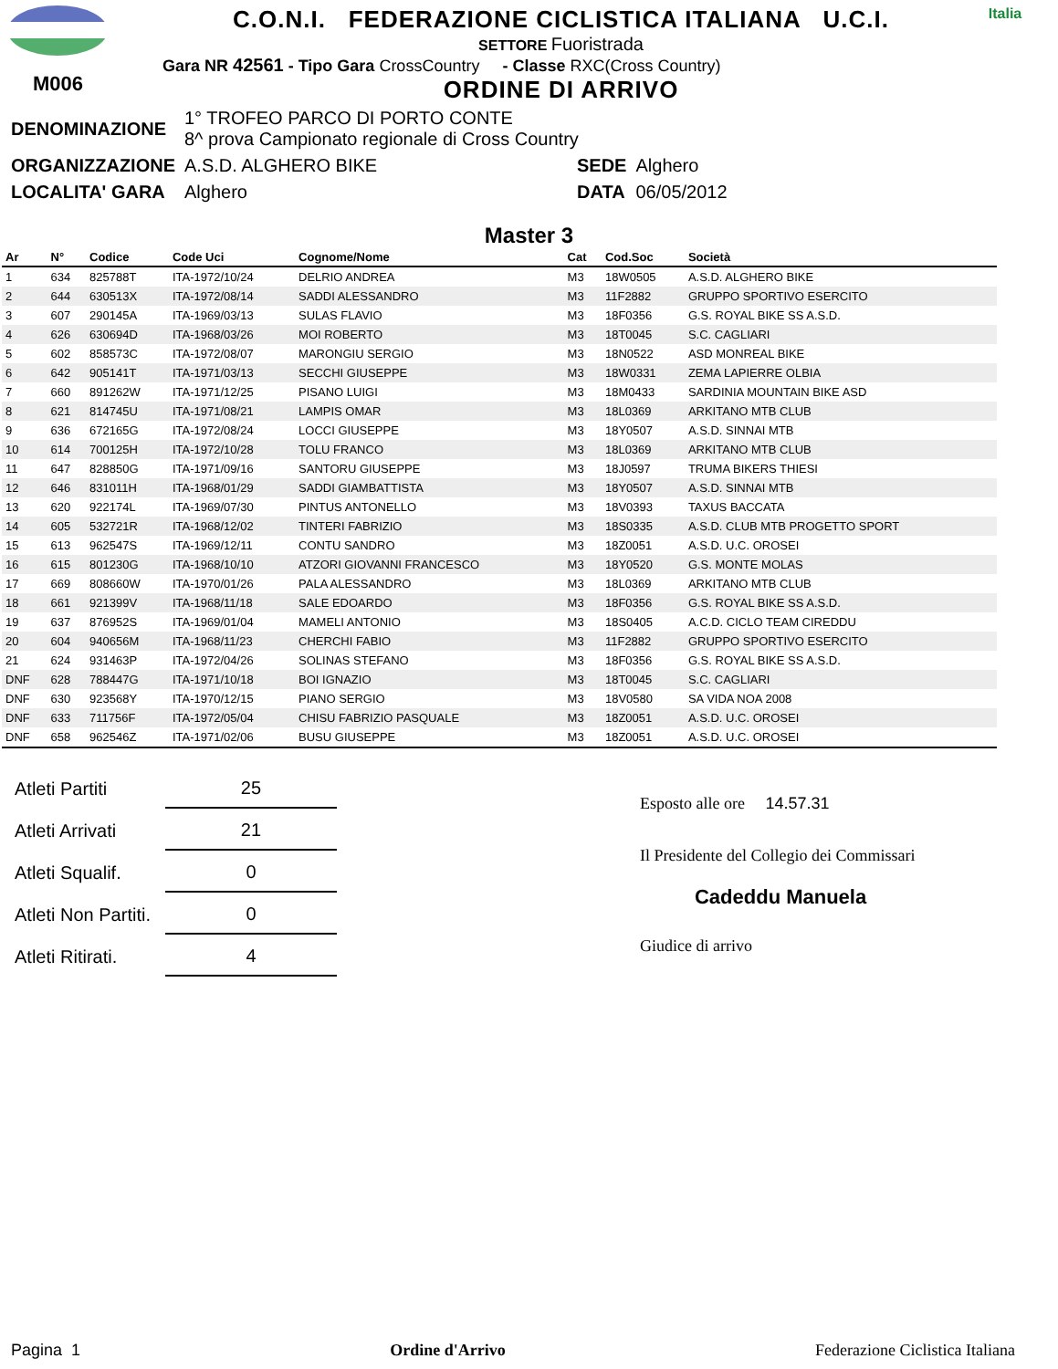M006
C.O.N.I. FEDERAZIONE CICLISTICA ITALIANA U.C.I.
SETTORE Fuoristrada
Gara NR 42561 - Tipo Gara CrossCountry - Classe RXC(Cross Country)
ORDINE DI ARRIVO
Italia
| DENOMINAZIONE | 1° TROFEO PARCO DI PORTO CONTE 8^ prova Campionato regionale di Cross Country | | |
| ORGANIZZAZIONE | A.S.D. ALGHERO BIKE | SEDE | Alghero |
| LOCALITA' GARA | Alghero | DATA | 06/05/2012 |
Master 3
| Ar | N° | Codice | Code Uci | Cognome/Nome | Cat | Cod.Soc | Società |
| --- | --- | --- | --- | --- | --- | --- | --- |
| 1 | 634 | 825788T | ITA-1972/10/24 | DELRIO ANDREA | M3 | 18W0505 | A.S.D. ALGHERO BIKE |
| 2 | 644 | 630513X | ITA-1972/08/14 | SADDI ALESSANDRO | M3 | 11F2882 | GRUPPO SPORTIVO ESERCITO |
| 3 | 607 | 290145A | ITA-1969/03/13 | SULAS FLAVIO | M3 | 18F0356 | G.S. ROYAL BIKE SS A.S.D. |
| 4 | 626 | 630694D | ITA-1968/03/26 | MOI ROBERTO | M3 | 18T0045 | S.C. CAGLIARI |
| 5 | 602 | 858573C | ITA-1972/08/07 | MARONGIU SERGIO | M3 | 18N0522 | ASD MONREAL BIKE |
| 6 | 642 | 905141T | ITA-1971/03/13 | SECCHI GIUSEPPE | M3 | 18W0331 | ZEMA LAPIERRE OLBIA |
| 7 | 660 | 891262W | ITA-1971/12/25 | PISANO LUIGI | M3 | 18M0433 | SARDINIA MOUNTAIN BIKE ASD |
| 8 | 621 | 814745U | ITA-1971/08/21 | LAMPIS OMAR | M3 | 18L0369 | ARKITANO MTB CLUB |
| 9 | 636 | 672165G | ITA-1972/08/24 | LOCCI GIUSEPPE | M3 | 18Y0507 | A.S.D. SINNAI MTB |
| 10 | 614 | 700125H | ITA-1972/10/28 | TOLU FRANCO | M3 | 18L0369 | ARKITANO MTB CLUB |
| 11 | 647 | 828850G | ITA-1971/09/16 | SANTORU GIUSEPPE | M3 | 18J0597 | TRUMA BIKERS THIESI |
| 12 | 646 | 831011H | ITA-1968/01/29 | SADDI GIAMBATTISTA | M3 | 18Y0507 | A.S.D. SINNAI MTB |
| 13 | 620 | 922174L | ITA-1969/07/30 | PINTUS ANTONELLO | M3 | 18V0393 | TAXUS BACCATA |
| 14 | 605 | 532721R | ITA-1968/12/02 | TINTERI FABRIZIO | M3 | 18S0335 | A.S.D. CLUB MTB PROGETTO SPORT |
| 15 | 613 | 962547S | ITA-1969/12/11 | CONTU SANDRO | M3 | 18Z0051 | A.S.D. U.C. OROSEI |
| 16 | 615 | 801230G | ITA-1968/10/10 | ATZORI GIOVANNI FRANCESCO | M3 | 18Y0520 | G.S. MONTE MOLAS |
| 17 | 669 | 808660W | ITA-1970/01/26 | PALA ALESSANDRO | M3 | 18L0369 | ARKITANO MTB CLUB |
| 18 | 661 | 921399V | ITA-1968/11/18 | SALE EDOARDO | M3 | 18F0356 | G.S. ROYAL BIKE SS A.S.D. |
| 19 | 637 | 876952S | ITA-1969/01/04 | MAMELI ANTONIO | M3 | 18S0405 | A.C.D. CICLO TEAM CIREDDU |
| 20 | 604 | 940656M | ITA-1968/11/23 | CHERCHI FABIO | M3 | 11F2882 | GRUPPO SPORTIVO ESERCITO |
| 21 | 624 | 931463P | ITA-1972/04/26 | SOLINAS STEFANO | M3 | 18F0356 | G.S. ROYAL BIKE SS A.S.D. |
| DNF | 628 | 788447G | ITA-1971/10/18 | BOI IGNAZIO | M3 | 18T0045 | S.C. CAGLIARI |
| DNF | 630 | 923568Y | ITA-1970/12/15 | PIANO SERGIO | M3 | 18V0580 | SA VIDA NOA 2008 |
| DNF | 633 | 711756F | ITA-1972/05/04 | CHISU FABRIZIO PASQUALE | M3 | 18Z0051 | A.S.D. U.C. OROSEI |
| DNF | 658 | 962546Z | ITA-1971/02/06 | BUSU GIUSEPPE | M3 | 18Z0051 | A.S.D. U.C. OROSEI |
| Atleti Partiti | 25 |
| Atleti Arrivati | 21 |
| Atleti Squalif. | 0 |
| Atleti Non Partiti. | 0 |
| Atleti Ritirati. | 4 |
Esposto alle ore 14.57.31
Il Presidente del Collegio dei Commissari
Cadeddu Manuela
Giudice di arrivo
Pagina 1 Ordine d'Arrivo Federazione Ciclistica Italiana